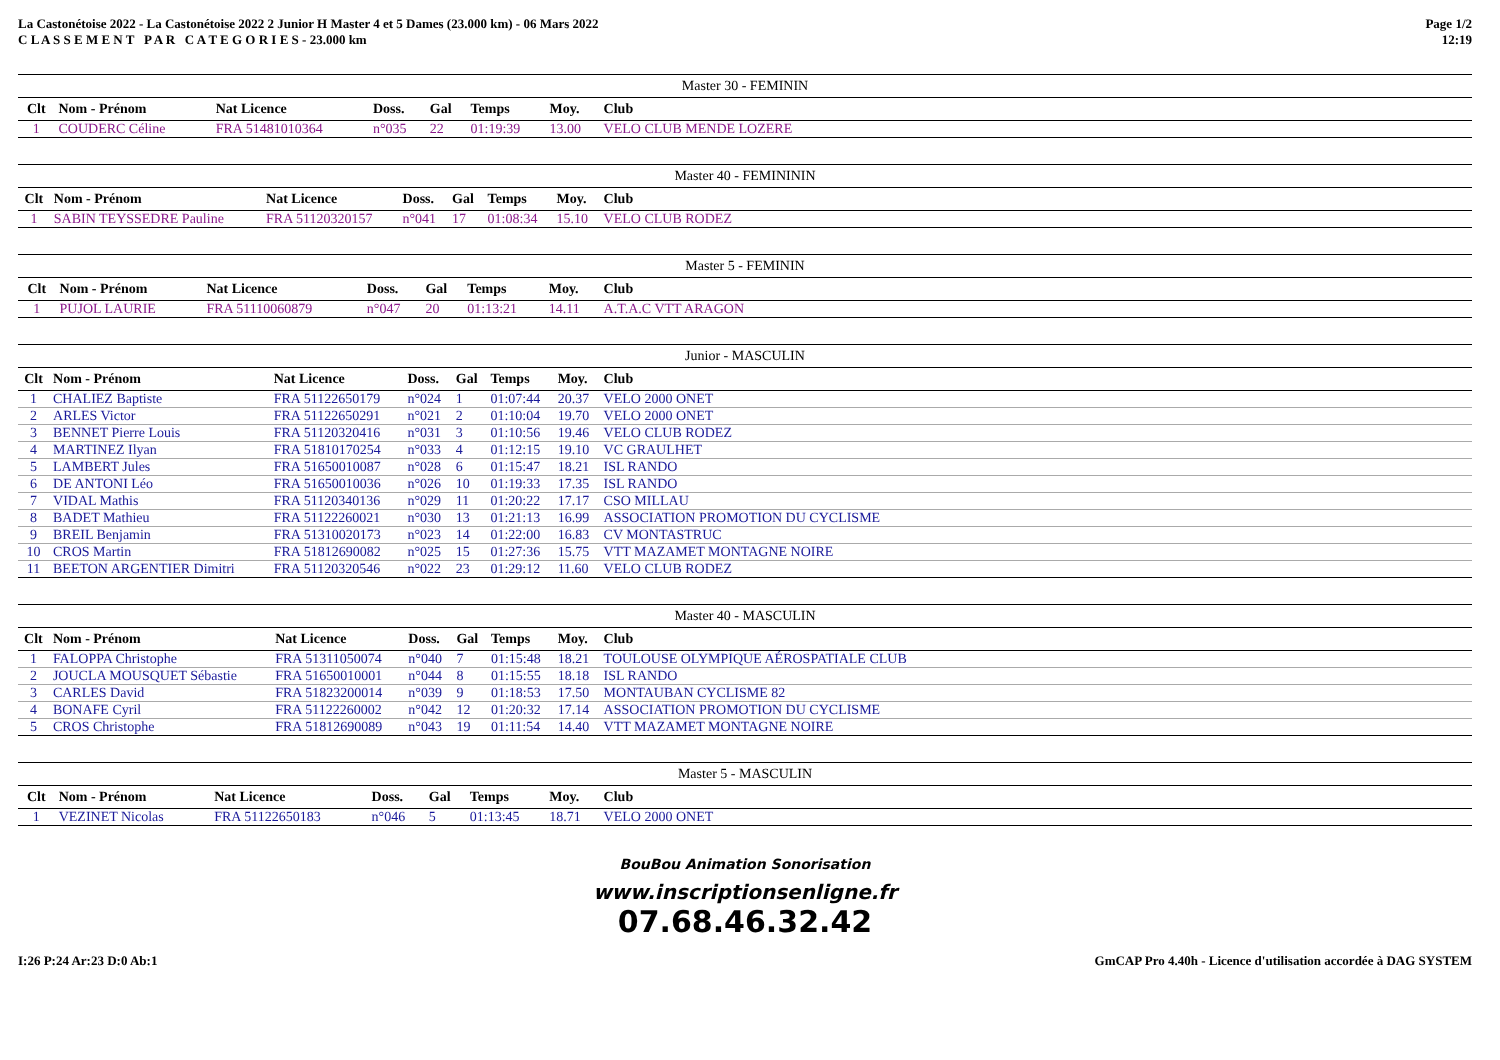La Castonétoise 2022 - La Castonétoise 2022 2 Junior H Master 4 et 5 Dames (23.000 km) - 06 Mars 2022
C L A S S E M E N T P A R C A T E G O R I E S - 23.000 km
Page 1/2
12:19
| Master 30 - FEMININ | | | | | | | |
| Clt | Nom - Prénom | Nat Licence | Doss. | Gal | Temps | Moy. | Club |
| 1 | COUDERC Céline | FRA 51481010364 | n°035 | 22 | 01:19:39 | 13.00 | VELO CLUB MENDE LOZERE |
| Master 40 - FEMINININ | | | | | | | |
| Clt | Nom - Prénom | Nat Licence | Doss. | Gal | Temps | Moy. | Club |
| 1 | SABIN TEYSSEDRE Pauline | FRA 51120320157 | n°041 | 17 | 01:08:34 | 15.10 | VELO CLUB RODEZ |
| Master 5 - FEMININ | | | | | | | |
| Clt | Nom - Prénom | Nat Licence | Doss. | Gal | Temps | Moy. | Club |
| 1 | PUJOL LAURIE | FRA 51110060879 | n°047 | 20 | 01:13:21 | 14.11 | A.T.A.C VTT ARAGON |
| Junior - MASCULIN | | | | | | | |
| Clt | Nom - Prénom | Nat Licence | Doss. | Gal | Temps | Moy. | Club |
| 1 | CHALIEZ Baptiste | FRA 51122650179 | n°024 | 1 | 01:07:44 | 20.37 | VELO 2000 ONET |
| 2 | ARLES Victor | FRA 51122650291 | n°021 | 2 | 01:10:04 | 19.70 | VELO 2000 ONET |
| 3 | BENNET Pierre Louis | FRA 51120320416 | n°031 | 3 | 01:10:56 | 19.46 | VELO CLUB RODEZ |
| 4 | MARTINEZ Ilyan | FRA 51810170254 | n°033 | 4 | 01:12:15 | 19.10 | VC GRAULHET |
| 5 | LAMBERT Jules | FRA 51650010087 | n°028 | 6 | 01:15:47 | 18.21 | ISL RANDO |
| 6 | DE ANTONI Léo | FRA 51650010036 | n°026 | 10 | 01:19:33 | 17.35 | ISL RANDO |
| 7 | VIDAL Mathis | FRA 51120340136 | n°029 | 11 | 01:20:22 | 17.17 | CSO MILLAU |
| 8 | BADET Mathieu | FRA 51122260021 | n°030 | 13 | 01:21:13 | 16.99 | ASSOCIATION PROMOTION DU CYCLISME |
| 9 | BREIL Benjamin | FRA 51310020173 | n°023 | 14 | 01:22:00 | 16.83 | CV MONTASTRUC |
| 10 | CROS Martin | FRA 51812690082 | n°025 | 15 | 01:27:36 | 15.75 | VTT MAZAMET MONTAGNE NOIRE |
| 11 | BEETON ARGENTIER Dimitri | FRA 51120320546 | n°022 | 23 | 01:29:12 | 11.60 | VELO CLUB RODEZ |
| Master 40 - MASCULIN | | | | | | | |
| Clt | Nom - Prénom | Nat Licence | Doss. | Gal | Temps | Moy. | Club |
| 1 | FALOPPA Christophe | FRA 51311050074 | n°040 | 7 | 01:15:48 | 18.21 | TOULOUSE OLYMPIQUE AÉROSPATIALE CLUB |
| 2 | JOUCLA MOUSQUET Sébastie | FRA 51650010001 | n°044 | 8 | 01:15:55 | 18.18 | ISL RANDO |
| 3 | CARLES David | FRA 51823200014 | n°039 | 9 | 01:18:53 | 17.50 | MONTAUBAN CYCLISME 82 |
| 4 | BONAFE Cyril | FRA 51122260002 | n°042 | 12 | 01:20:32 | 17.14 | ASSOCIATION PROMOTION DU CYCLISME |
| 5 | CROS Christophe | FRA 51812690089 | n°043 | 19 | 01:11:54 | 14.40 | VTT MAZAMET MONTAGNE NOIRE |
| Master 5 - MASCULIN | | | | | | | |
| Clt | Nom - Prénom | Nat Licence | Doss. | Gal | Temps | Moy. | Club |
| 1 | VEZINET Nicolas | FRA 51122650183 | n°046 | 5 | 01:13:45 | 18.71 | VELO 2000 ONET |
BouBou Animation Sonorisation
www.inscriptionsenligne.fr
07.68.46.32.42
I:26 P:24 Ar:23 D:0 Ab:1 GmCAP Pro 4.40h - Licence d'utilisation accordée à DAG SYSTEM